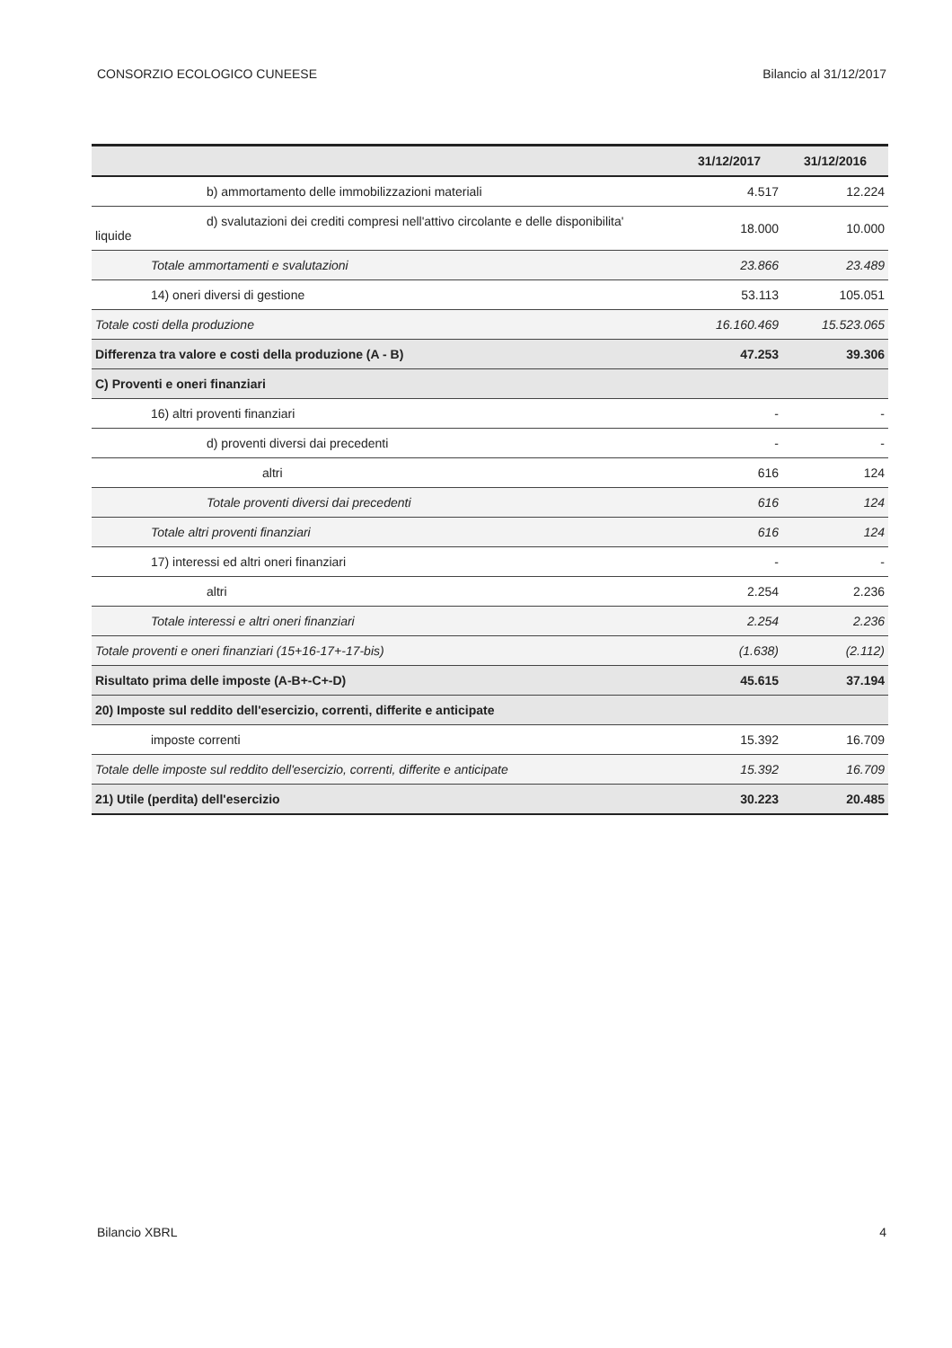CONSORZIO ECOLOGICO CUNEESE Bilancio al 31/12/2017
| | 31/12/2017 | 31/12/2016 |
| --- | --- | --- |
| b) ammortamento delle immobilizzazioni materiali | 4.517 | 12.224 |
| d) svalutazioni dei crediti compresi nell'attivo circolante e delle disponibilita' liquide | 18.000 | 10.000 |
| Totale ammortamenti e svalutazioni | 23.866 | 23.489 |
| 14) oneri diversi di gestione | 53.113 | 105.051 |
| Totale costi della produzione | 16.160.469 | 15.523.065 |
| Differenza tra valore e costi della produzione (A - B) | 47.253 | 39.306 |
| C) Proventi e oneri finanziari | | |
| 16) altri proventi finanziari | - | - |
| d) proventi diversi dai precedenti | - | - |
| altri | 616 | 124 |
| Totale proventi diversi dai precedenti | 616 | 124 |
| Totale altri proventi finanziari | 616 | 124 |
| 17) interessi ed altri oneri finanziari | - | - |
| altri | 2.254 | 2.236 |
| Totale interessi e altri oneri finanziari | 2.254 | 2.236 |
| Totale proventi e oneri finanziari (15+16-17+-17-bis) | (1.638) | (2.112) |
| Risultato prima delle imposte (A-B+-C+-D) | 45.615 | 37.194 |
| 20) Imposte sul reddito dell'esercizio, correnti, differite e anticipate | | |
| imposte correnti | 15.392 | 16.709 |
| Totale delle imposte sul reddito dell'esercizio, correnti, differite e anticipate | 15.392 | 16.709 |
| 21) Utile (perdita) dell'esercizio | 30.223 | 20.485 |
Bilancio XBRL 4